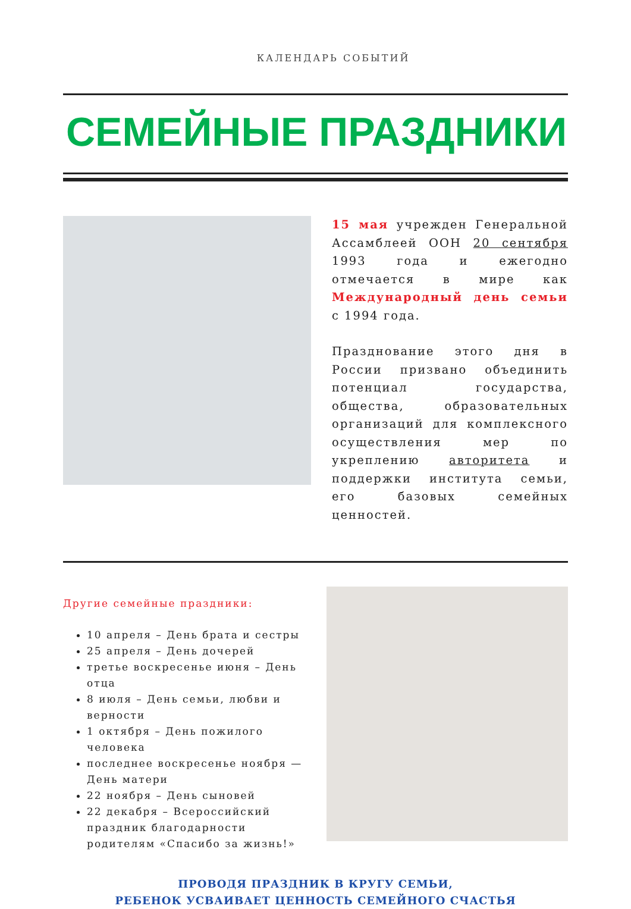КАЛЕНДАРЬ СОБЫТИЙ
СЕМЕЙНЫЕ ПРАЗДНИКИ
15 мая учрежден Генеральной Ассамблеей ООН 20 сентября 1993 года и ежегодно отмечается в мире как Международный день семьи с 1994 года.
Празднование этого дня в России призвано объединить потенциал государства, общества, образовательных организаций для комплексного осуществления мер по укреплению авторитета и поддержки института семьи, его базовых семейных ценностей.
Другие семейные праздники:
10 апреля – День брата и сестры
25 апреля – День дочерей
третье воскресенье июня – День отца
8 июля – День семьи, любви и верности
1 октября – День пожилого человека
последнее воскресенье ноября — День матери
22 ноября – День сыновей
22 декабря – Всероссийский праздник благодарности родителям «Спасибо за жизнь!»
ПРОВОДЯ ПРАЗДНИК В КРУГУ СЕМЬИ,
РЕБЕНОК УСВАИВАЕТ ЦЕННОСТЬ СЕМЕЙНОГО СЧАСТЬЯ